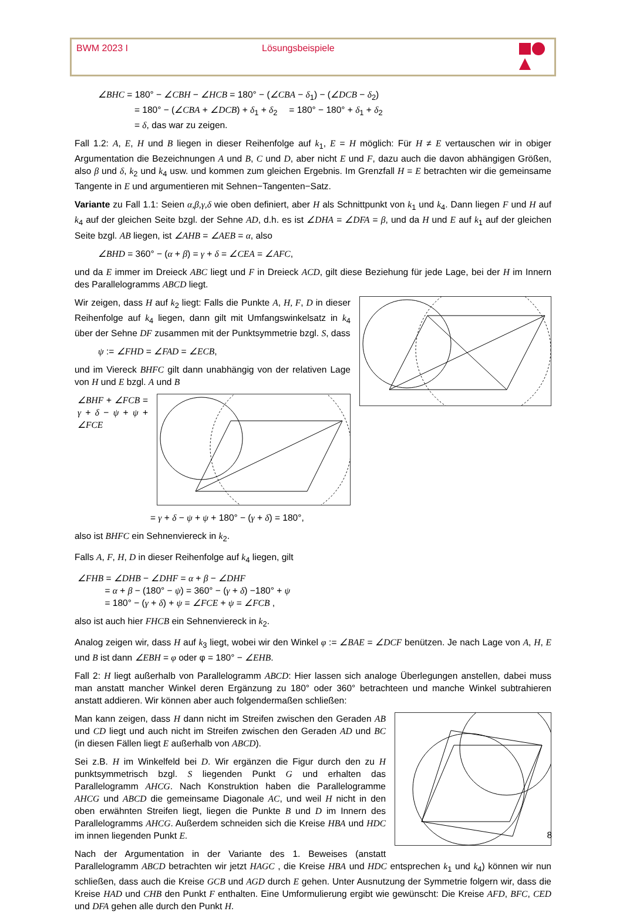BWM 2023 I Lösungsbeispiele
∠BHC = 180° − ∠CBH − ∠HCB = 180° − (∠CBA − δ<sub>1</sub>) − (∠DCB − δ<sub>2</sub>)
    = 180° − (∠CBA + ∠DCB) + δ<sub>1</sub> + δ<sub>2</sub>  = 180° − 180° + δ<sub>1</sub> + δ<sub>2</sub>
    = δ, das war zu zeigen.
Fall 1.2: A, E, H und B liegen in dieser Reihenfolge auf k<sub>1</sub>, E = H möglich: Für H ≠ E vertauschen wir in obiger Argumentation die Bezeichnungen A und B, C und D, aber nicht E und F, dazu auch die davon abhängigen Größen, also β und δ, k<sub>2</sub> und k<sub>4</sub> usw. und kommen zum gleichen Ergebnis. Im Grenzfall H = E betrachten wir die gemeinsame Tangente in E und argumentieren mit Sehnen−Tangenten−Satz.
Variante zu Fall 1.1: Seien α,β,γ,δ wie oben definiert, aber H als Schnittpunkt von k<sub>1</sub> und k<sub>4</sub>. Dann liegen F und H auf k<sub>4</sub> auf der gleichen Seite bzgl. der Sehne AD, d.h. es ist ∠DHA = ∠DFA = β, und da H und E auf k<sub>1</sub> auf der gleichen Seite bzgl. AB liegen, ist ∠AHB = ∠AEB = α, also
∠BHD = 360° − (α + β) = γ + δ = ∠CEA = ∠AFC,
und da E immer im Dreieck ABC liegt und F in Dreieck ACD, gilt diese Beziehung für jede Lage, bei der H im Innern des Parallelogramms ABCD liegt.
Wir zeigen, dass H auf k<sub>2</sub> liegt: Falls die Punkte A, H, F, D in dieser Reihenfolge auf k<sub>4</sub> liegen, dann gilt mit Umfangswinkelsatz in k<sub>4</sub> über der Sehne DF zusammen mit der Punktsymmetrie bzgl. S, dass
ψ := ∠FHD = ∠FAD = ∠ECB,
und im Viereck BHFC gilt dann unabhängig von der relativen Lage von H und E bzgl. A und B
∠BHF + ∠FCB = γ + δ − ψ + ψ + ∠FCE
        = γ + δ − ψ + ψ + 180° − (γ + δ) = 180°,
also ist BHFC ein Sehnenviereck in k<sub>2</sub>.
Falls A, F, H, D in dieser Reihenfolge auf k<sub>4</sub> liegen, gilt
∠FHB = ∠DHB − ∠DHF = α + β − ∠DHF
   = α + β − (180° − ψ) = 360° − (γ + δ) −180° + ψ
   = 180° − (γ + δ) + ψ = ∠FCE + ψ = ∠FCB ,
also ist auch hier FHCB ein Sehnenviereck in k<sub>2</sub>.
Analog zeigen wir, dass H auf k<sub>3</sub> liegt, wobei wir den Winkel φ := ∠BAE = ∠DCF benützen. Je nach Lage von A, H, E und B ist dann ∠EBH = φ oder φ = 180° − ∠EHB.
Fall 2: H liegt außerhalb von Parallelogramm ABCD: Hier lassen sich analoge Überlegungen anstellen, dabei muss man anstatt mancher Winkel deren Ergänzung zu 180° oder 360° betrachteen und manche Winkel subtrahieren anstatt addieren. Wir können aber auch folgendermaßen schließen:
Man kann zeigen, dass H dann nicht im Streifen zwischen den Geraden AB und CD liegt und auch nicht im Streifen zwischen den Geraden AD und BC (in diesen Fällen liegt E außerhalb von ABCD).
Sei z.B. H im Winkelfeld bei D. Wir ergänzen die Figur durch den zu H punktsymmetrisch bzgl. S liegenden Punkt G und erhalten das Parallelogramm AHCG. Nach Konstruktion haben die Parallelogramme AHCG und ABCD die gemeinsame Diagonale AC, und weil H nicht in den oben erwähnten Streifen liegt, liegen die Punkte B und D im Innern des Parallelogramms AHCG. Außerdem schneiden sich die Kreise HBA und HDC im innen liegenden Punkt E.
Nach der Argumentation in der Variante des 1. Beweises (anstatt Parallelogramm ABCD betrachten wir jetzt HAGC , die Kreise HBA und HDC entsprechen k<sub>1</sub> und k<sub>4</sub>) können wir nun schließen, dass auch die Kreise GCB und AGD durch E gehen. Unter Ausnutzung der Symmetrie folgern wir, dass die Kreise HAD und CHB den Punkt F enthalten. Eine Umformulierung ergibt wie gewünscht: Die Kreise AFD, BFC, CED und DFA gehen alle durch den Punkt H.
8